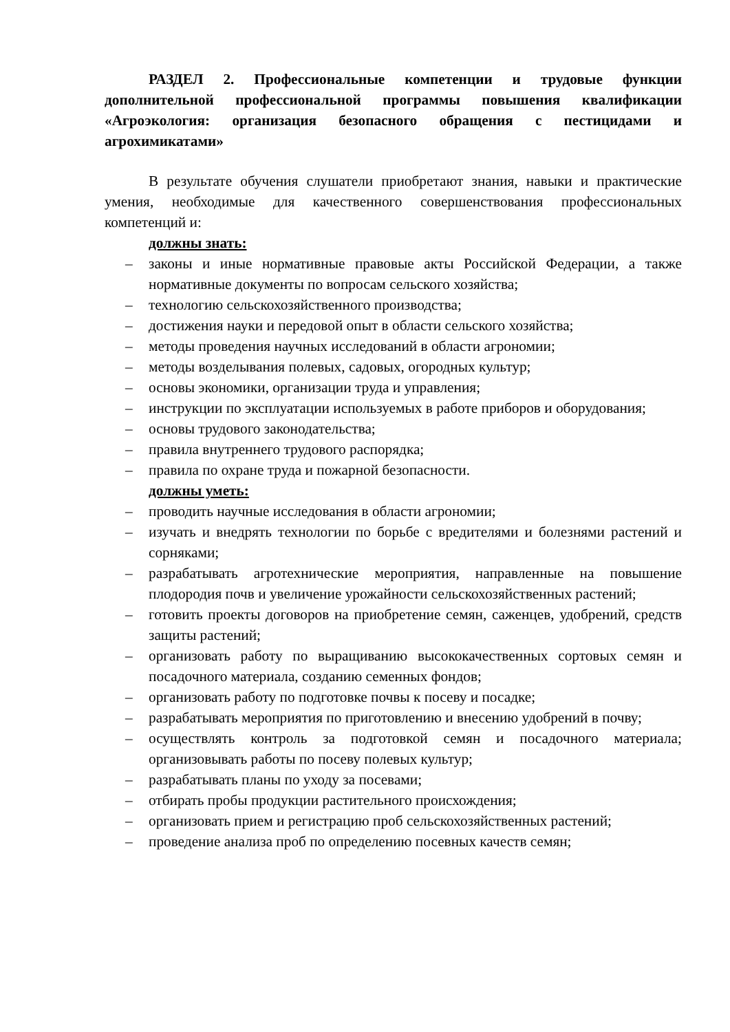РАЗДЕЛ 2. Профессиональные компетенции и трудовые функции дополнительной профессиональной программы повышения квалификации «Агроэкология: организация безопасного обращения с пестицидами и агрохимикатами»
В результате обучения слушатели приобретают знания, навыки и практические умения, необходимые для качественного совершенствования профессиональных компетенций и:
должны знать:
– законы и иные нормативные правовые акты Российской Федерации, а также нормативные документы по вопросам сельского хозяйства;
– технологию сельскохозяйственного производства;
– достижения науки и передовой опыт в области сельского хозяйства;
– методы проведения научных исследований в области агрономии;
– методы возделывания полевых, садовых, огородных культур;
– основы экономики, организации труда и управления;
– инструкции по эксплуатации используемых в работе приборов и оборудования;
– основы трудового законодательства;
– правила внутреннего трудового распорядка;
– правила по охране труда и пожарной безопасности.
должны уметь:
– проводить научные исследования в области агрономии;
– изучать и внедрять технологии по борьбе с вредителями и болезнями растений и сорняками;
– разрабатывать агротехнические мероприятия, направленные на повышение плодородия почв и увеличение урожайности сельскохозяйственных растений;
– готовить проекты договоров на приобретение семян, саженцев, удобрений, средств защиты растений;
– организовать работу по выращиванию высококачественных сортовых семян и посадочного материала, созданию семенных фондов;
– организовать работу по подготовке почвы к посеву и посадке;
– разрабатывать мероприятия по приготовлению и внесению удобрений в почву;
– осуществлять контроль за подготовкой семян и посадочного материала; организовывать работы по посеву полевых культур;
– разрабатывать планы по уходу за посевами;
– отбирать пробы продукции растительного происхождения;
– организовать прием и регистрацию проб сельскохозяйственных растений;
– проведение анализа проб по определению посевных качеств семян;